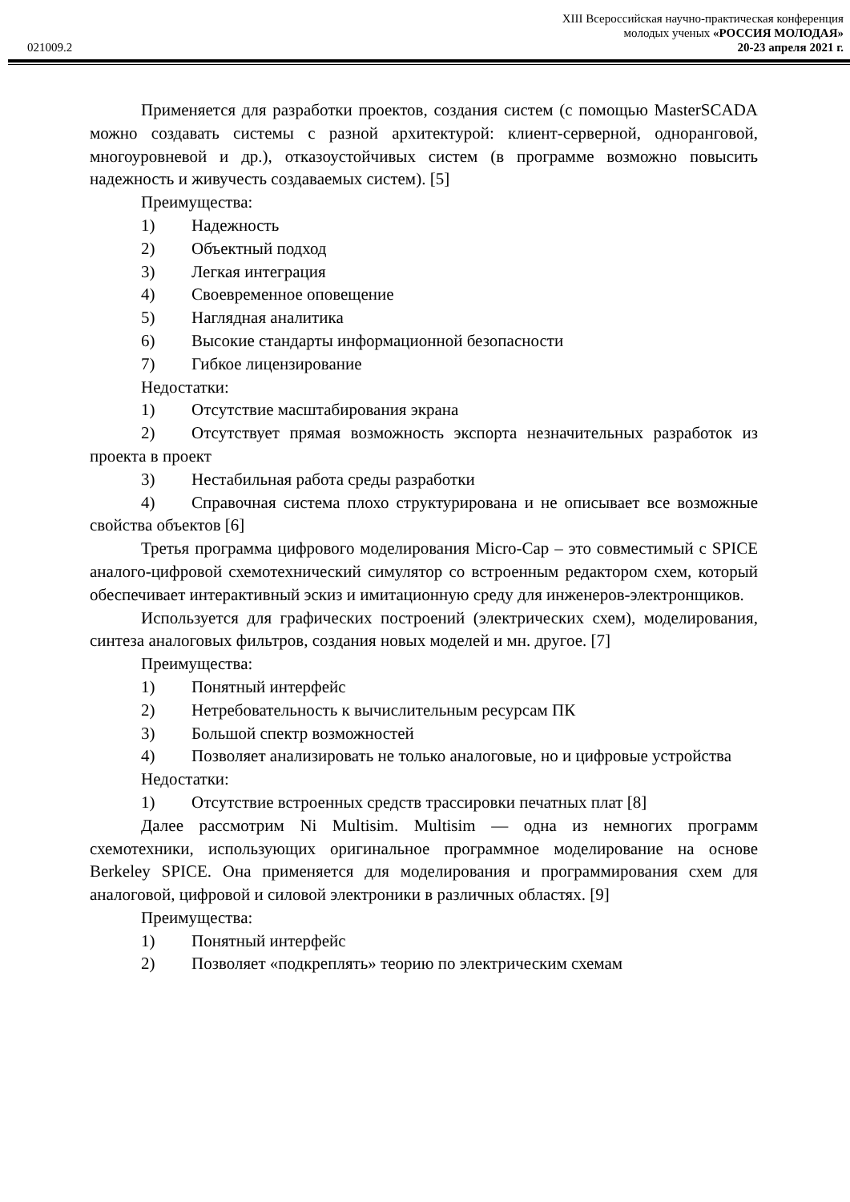XIII Всероссийская научно-практическая конференция
молодых ученых «РОССИЯ МОЛОДАЯ»
021009.2 20-23 апреля 2021 г.
Применяется для разработки проектов, создания систем (с помощью MasterSCADA можно создавать системы с разной архитектурой: клиент-серверной, одноранговой, многоуровневой и др.), отказоустойчивых систем (в программе возможно повысить надежность и живучесть создаваемых систем). [5]
Преимущества:
1) Надежность
2) Объектный подход
3) Легкая интеграция
4) Своевременное оповещение
5) Наглядная аналитика
6) Высокие стандарты информационной безопасности
7) Гибкое лицензирование
Недостатки:
1) Отсутствие масштабирования экрана
2) Отсутствует прямая возможность экспорта незначительных разработок из проекта в проект
3) Нестабильная работа среды разработки
4) Справочная система плохо структурирована и не описывает все возможные свойства объектов [6]
Третья программа цифрового моделирования Micro-Cap – это совместимый с SPICE аналого-цифровой схемотехнический симулятор со встроенным редактором схем, который обеспечивает интерактивный эскиз и имитационную среду для инженеров-электронщиков.
Используется для графических построений (электрических схем), моделирования, синтеза аналоговых фильтров, создания новых моделей и мн. другое. [7]
Преимущества:
1) Понятный интерфейс
2) Нетребовательность к вычислительным ресурсам ПК
3) Большой спектр возможностей
4) Позволяет анализировать не только аналоговые, но и цифровые устройства
Недостатки:
1) Отсутствие встроенных средств трассировки печатных плат [8]
Далее рассмотрим Ni Multisim. Multisim — одна из немногих программ схемотехники, использующих оригинальное программное моделирование на основе Berkeley SPICE. Она применяется для моделирования и программирования схем для аналоговой, цифровой и силовой электроники в различных областях. [9]
Преимущества:
1) Понятный интерфейс
2) Позволяет «подкреплять» теорию по электрическим схемам